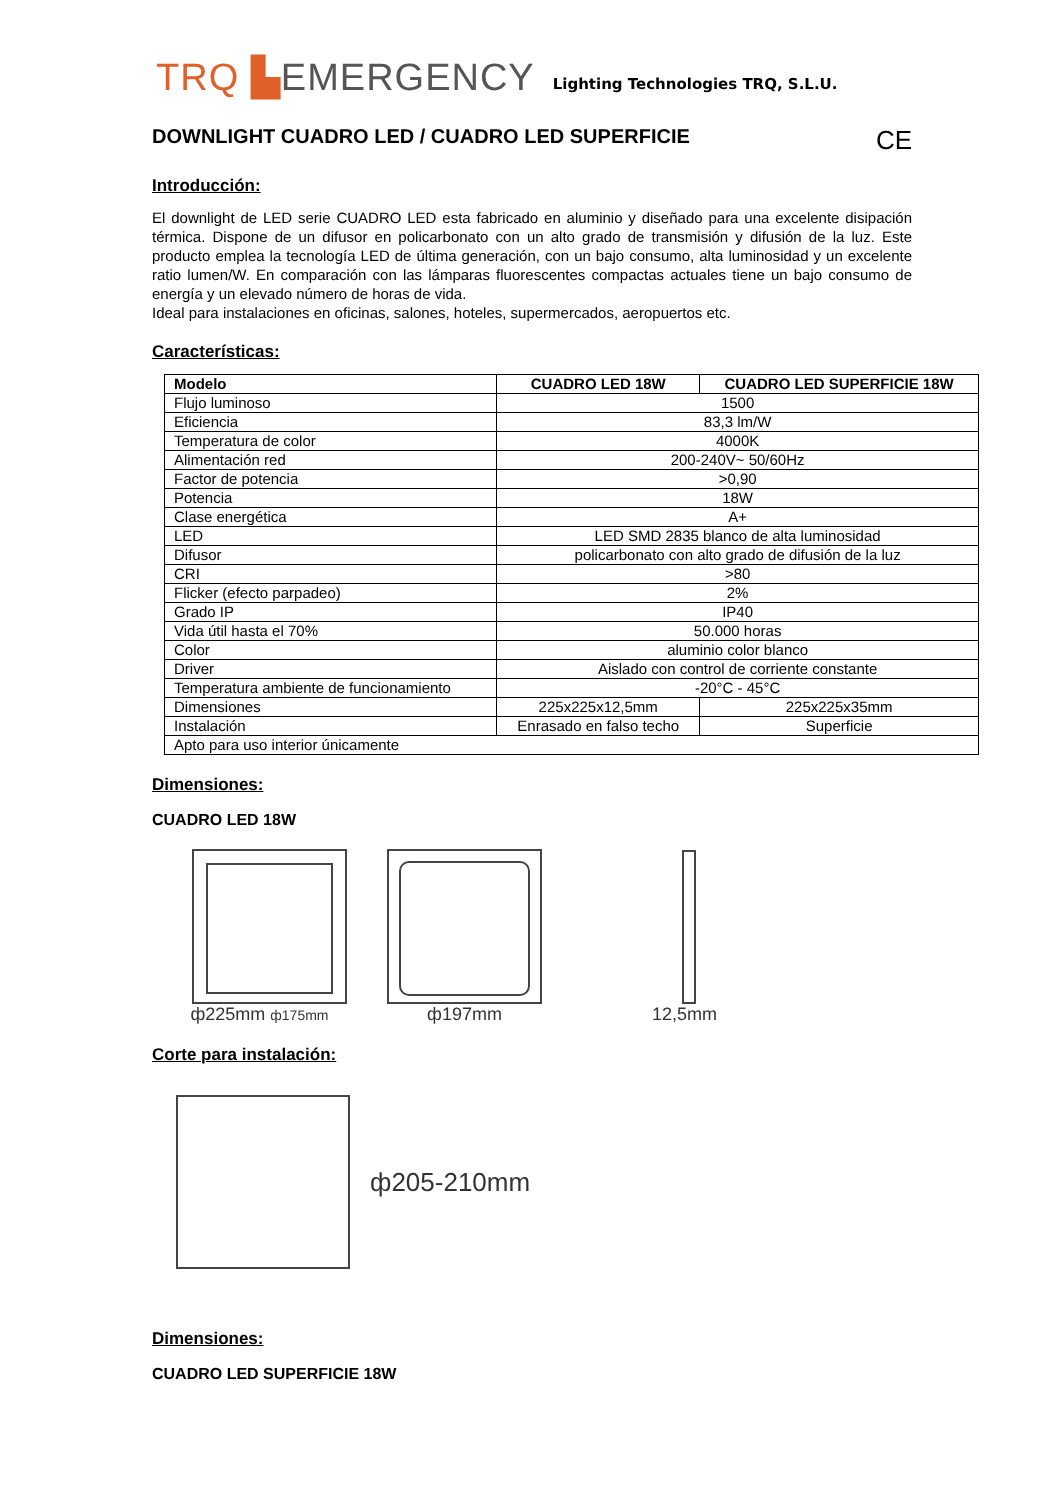TRQ ▙EMERGENCY
Lighting Technologies TRQ, S.L.U.
DOWNLIGHT CUADRO LED / CUADRO LED SUPERFICIE CE
Introducción:
El downlight de LED serie CUADRO LED esta fabricado en aluminio y diseñado para una excelente disipación térmica. Dispone de un difusor en policarbonato con un alto grado de transmisión y difusión de la luz. Este producto emplea la tecnología LED de última generación, con un bajo consumo, alta luminosidad y un excelente ratio lumen/W. En comparación con las lámparas fluorescentes compactas actuales tiene un bajo consumo de energía y un elevado número de horas de vida.
Ideal para instalaciones en oficinas, salones, hoteles, supermercados, aeropuertos etc.
Características:
| Modelo | CUADRO LED 18W | CUADRO LED SUPERFICIE 18W |
| --- | --- | --- |
| Flujo luminoso | 1500 | |
| Eficiencia | 83,3 lm/W | |
| Temperatura de color | 4000K | |
| Alimentación red | 200-240V~ 50/60Hz | |
| Factor de potencia | >0,90 | |
| Potencia | 18W | |
| Clase energética | A+ | |
| LED | LED SMD 2835 blanco de alta luminosidad | |
| Difusor | policarbonato con alto grado de difusión de la luz | |
| CRI | >80 | |
| Flicker (efecto parpadeo) | 2% | |
| Grado IP | IP40 | |
| Vida útil hasta el 70% | 50.000 horas | |
| Color | aluminio color blanco | |
| Driver | Aislado con control de corriente constante | |
| Temperatura ambiente de funcionamiento | -20°C - 45°C | |
| Dimensiones | 225x225x12,5mm | 225x225x35mm |
| Instalación | Enrasado en falso techo | Superficie |
| Apto para uso interior únicamente | | |
Dimensiones:
CUADRO LED 18W
ф225mm ф175mm
ф197mm
12,5mm
Corte para instalación:
ф205-210mm
Dimensiones:
CUADRO LED SUPERFICIE 18W